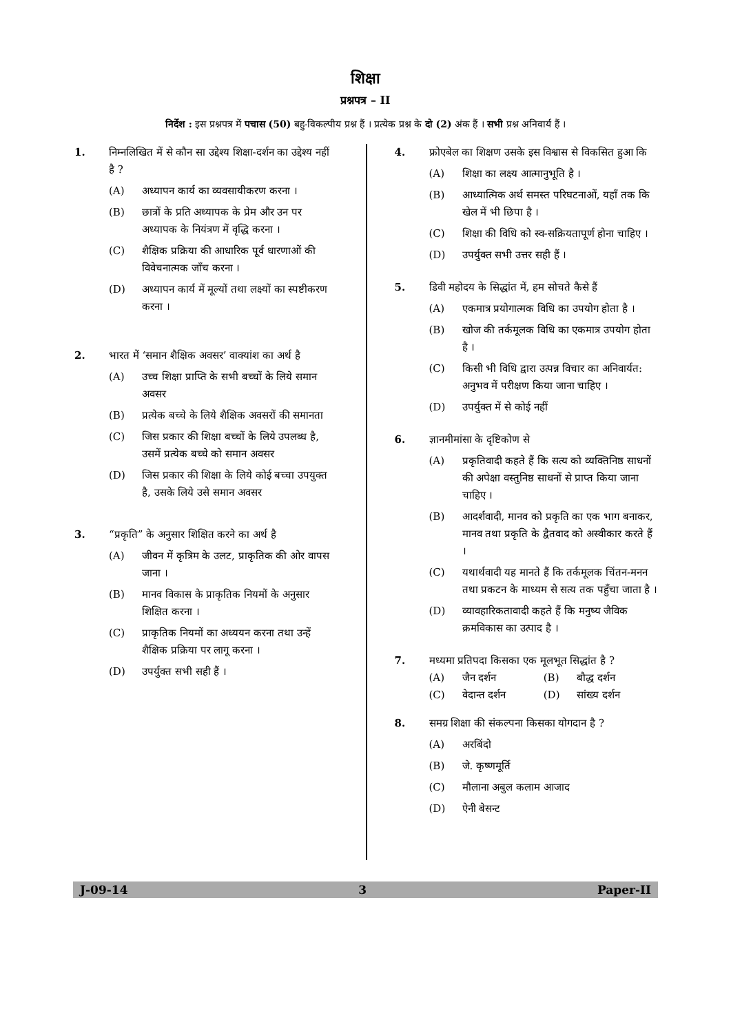शिक्षा
प्रश्नपत्र – II
निर्देश : इस प्रश्नपत्र में पचास (50) बहु-विकल्पीय प्रश्न हैं । प्रत्येक प्रश्न के दो (2) अंक हैं । सभी प्रश्न अनिवार्य हैं ।
1. निम्नलिखित में से कौन सा उद्देश्य शिक्षा-दर्शन का उद्देश्य नहीं है ?
(A) अध्यापन कार्य का व्यवसायीकरण करना ।
(B) छात्रों के प्रति अध्यापक के प्रेम और उन पर अध्यापक के नियंत्रण में वृद्धि करना ।
(C) शैक्षिक प्रक्रिया की आधारिक पूर्व धारणाओं की विवेचनात्मक जाँच करना ।
(D) अध्यापन कार्य में मूल्यों तथा लक्ष्यों का स्पष्टीकरण करना ।
2. भारत में ‘समान शैक्षिक अवसर’ वाक्यांश का अर्थ है
(A) उच्च शिक्षा प्राप्ति के सभी बच्चों के लिये समान अवसर
(B) प्रत्येक बच्चे के लिये शैक्षिक अवसरों की समानता
(C) जिस प्रकार की शिक्षा बच्चों के लिये उपलब्ध है, उसमें प्रत्येक बच्चे को समान अवसर
(D) जिस प्रकार की शिक्षा के लिये कोई बच्चा उपयुक्त है, उसके लिये उसे समान अवसर
3. “प्रकृति” के अनुसार शिक्षित करने का अर्थ है
(A) जीवन में कृत्रिम के उलट, प्राकृतिक की ओर वापस जाना ।
(B) मानव विकास के प्राकृतिक नियमों के अनुसार शिक्षित करना ।
(C) प्राकृतिक नियमों का अध्ययन करना तथा उन्हें शैक्षिक प्रक्रिया पर लागू करना ।
(D) उपर्युक्त सभी सही हैं ।
4. फ्रोएबेल का शिक्षण उसके इस विश्वास से विकसित हुआ कि
(A) शिक्षा का लक्ष्य आत्मानुभूति है ।
(B) आध्यात्मिक अर्थ समस्त परिघटनाओं, यहाँ तक कि खेल में भी छिपा है ।
(C) शिक्षा की विधि को स्व-सक्रियतापूर्ण होना चाहिए ।
(D) उपर्युक्त सभी उत्तर सही हैं ।
5. डिवी महोदय के सिद्धांत में, हम सोचते कैसे हैं
(A) एकमात्र प्रयोगात्मक विधि का उपयोग होता है ।
(B) खोज की तर्कमूलक विधि का एकमात्र उपयोग होता है ।
(C) किसी भी विधि द्वारा उत्पन्न विचार का अनिवार्यत: अनुभव में परीक्षण किया जाना चाहिए ।
(D) उपर्युक्त में से कोई नहीं
6. ज्ञानमीमांसा के दृष्टिकोण से
(A) प्रकृतिवादी कहते हैं कि सत्य को व्यक्तिनिष्ठ साधनों की अपेक्षा वस्तुनिष्ठ साधनों से प्राप्त किया जाना चाहिए ।
(B) आदर्शवादी, मानव को प्रकृति का एक भाग बनाकर, मानव तथा प्रकृति के द्वैतवाद को अस्वीकार करते हैं ।
(C) यथार्थवादी यह मानते हैं कि तर्कमूलक चिंतन-मनन तथा प्रकटन के माध्यम से सत्य तक पहुँचा जाता है ।
(D) व्यावहारिकतावादी कहते हैं कि मनुष्य जैविक क्रमविकास का उत्पाद है ।
7. मध्यमा प्रतिपदा किसका एक मूलभूत सिद्धांत है ?
(A) जैन दर्शन (B) बौद्ध दर्शन
(C) वेदान्त दर्शन (D) सांख्य दर्शन
8. समग्र शिक्षा की संकल्पना किसका योगदान है ?
(A) अरबिंदो
(B) जे. कृष्णमूर्ति
(C) मौलाना अबुल कलाम आजाद
(D) ऐनी बेसन्ट
J-09-14 3 Paper-II